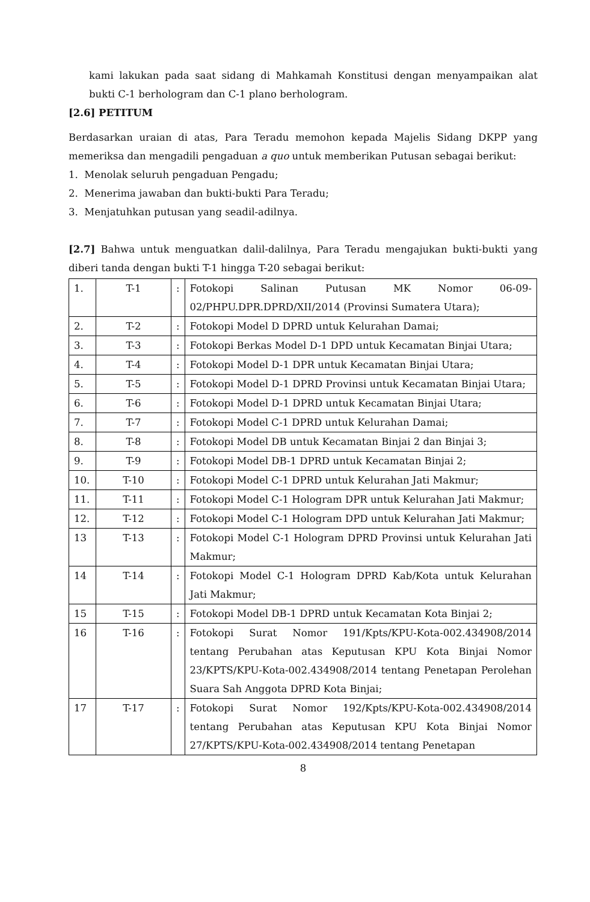kami lakukan pada saat sidang di Mahkamah Konstitusi dengan menyampaikan alat bukti C-1 berhologram dan C-1 plano berhologram.
[2.6] PETITUM
Berdasarkan uraian di atas, Para Teradu memohon kepada Majelis Sidang DKPP yang memeriksa dan mengadili pengaduan a quo untuk memberikan Putusan sebagai berikut:
1. Menolak seluruh pengaduan Pengadu;
2. Menerima jawaban dan bukti-bukti Para Teradu;
3. Menjatuhkan putusan yang seadil-adilnya.
[2.7] Bahwa untuk menguatkan dalil-dalilnya, Para Teradu mengajukan bukti-bukti yang diberi tanda dengan bukti T-1 hingga T-20 sebagai berikut:
| 1. | T-1 | : | Fotokopi Salinan Putusan MK Nomor 06-09-02/PHPU.DPR.DPRD/XII/2014 (Provinsi Sumatera Utara); |
| 2. | T-2 | : | Fotokopi Model D DPRD untuk Kelurahan Damai; |
| 3. | T-3 | : | Fotokopi Berkas Model D-1 DPD untuk Kecamatan Binjai Utara; |
| 4. | T-4 | : | Fotokopi Model D-1 DPR untuk Kecamatan Binjai Utara; |
| 5. | T-5 | : | Fotokopi Model D-1 DPRD Provinsi untuk Kecamatan Binjai Utara; |
| 6. | T-6 | : | Fotokopi Model D-1 DPRD untuk Kecamatan Binjai Utara; |
| 7. | T-7 | : | Fotokopi Model C-1 DPRD untuk Kelurahan Damai; |
| 8. | T-8 | : | Fotokopi Model DB untuk Kecamatan Binjai 2 dan Binjai 3; |
| 9. | T-9 | : | Fotokopi Model DB-1 DPRD untuk Kecamatan Binjai 2; |
| 10. | T-10 | : | Fotokopi Model C-1 DPRD untuk Kelurahan Jati Makmur; |
| 11. | T-11 | : | Fotokopi Model C-1 Hologram DPR untuk Kelurahan Jati Makmur; |
| 12. | T-12 | : | Fotokopi Model C-1 Hologram DPD untuk Kelurahan Jati Makmur; |
| 13 | T-13 | : | Fotokopi Model C-1 Hologram DPRD Provinsi untuk Kelurahan Jati Makmur; |
| 14 | T-14 | : | Fotokopi Model C-1 Hologram DPRD Kab/Kota untuk Kelurahan Jati Makmur; |
| 15 | T-15 | : | Fotokopi Model DB-1 DPRD untuk Kecamatan Kota Binjai 2; |
| 16 | T-16 | : | Fotokopi Surat Nomor 191/Kpts/KPU-Kota-002.434908/2014 tentang Perubahan atas Keputusan KPU Kota Binjai Nomor 23/KPTS/KPU-Kota-002.434908/2014 tentang Penetapan Perolehan Suara Sah Anggota DPRD Kota Binjai; |
| 17 | T-17 | : | Fotokopi Surat Nomor 192/Kpts/KPU-Kota-002.434908/2014 tentang Perubahan atas Keputusan KPU Kota Binjai Nomor 27/KPTS/KPU-Kota-002.434908/2014 tentang Penetapan |
8